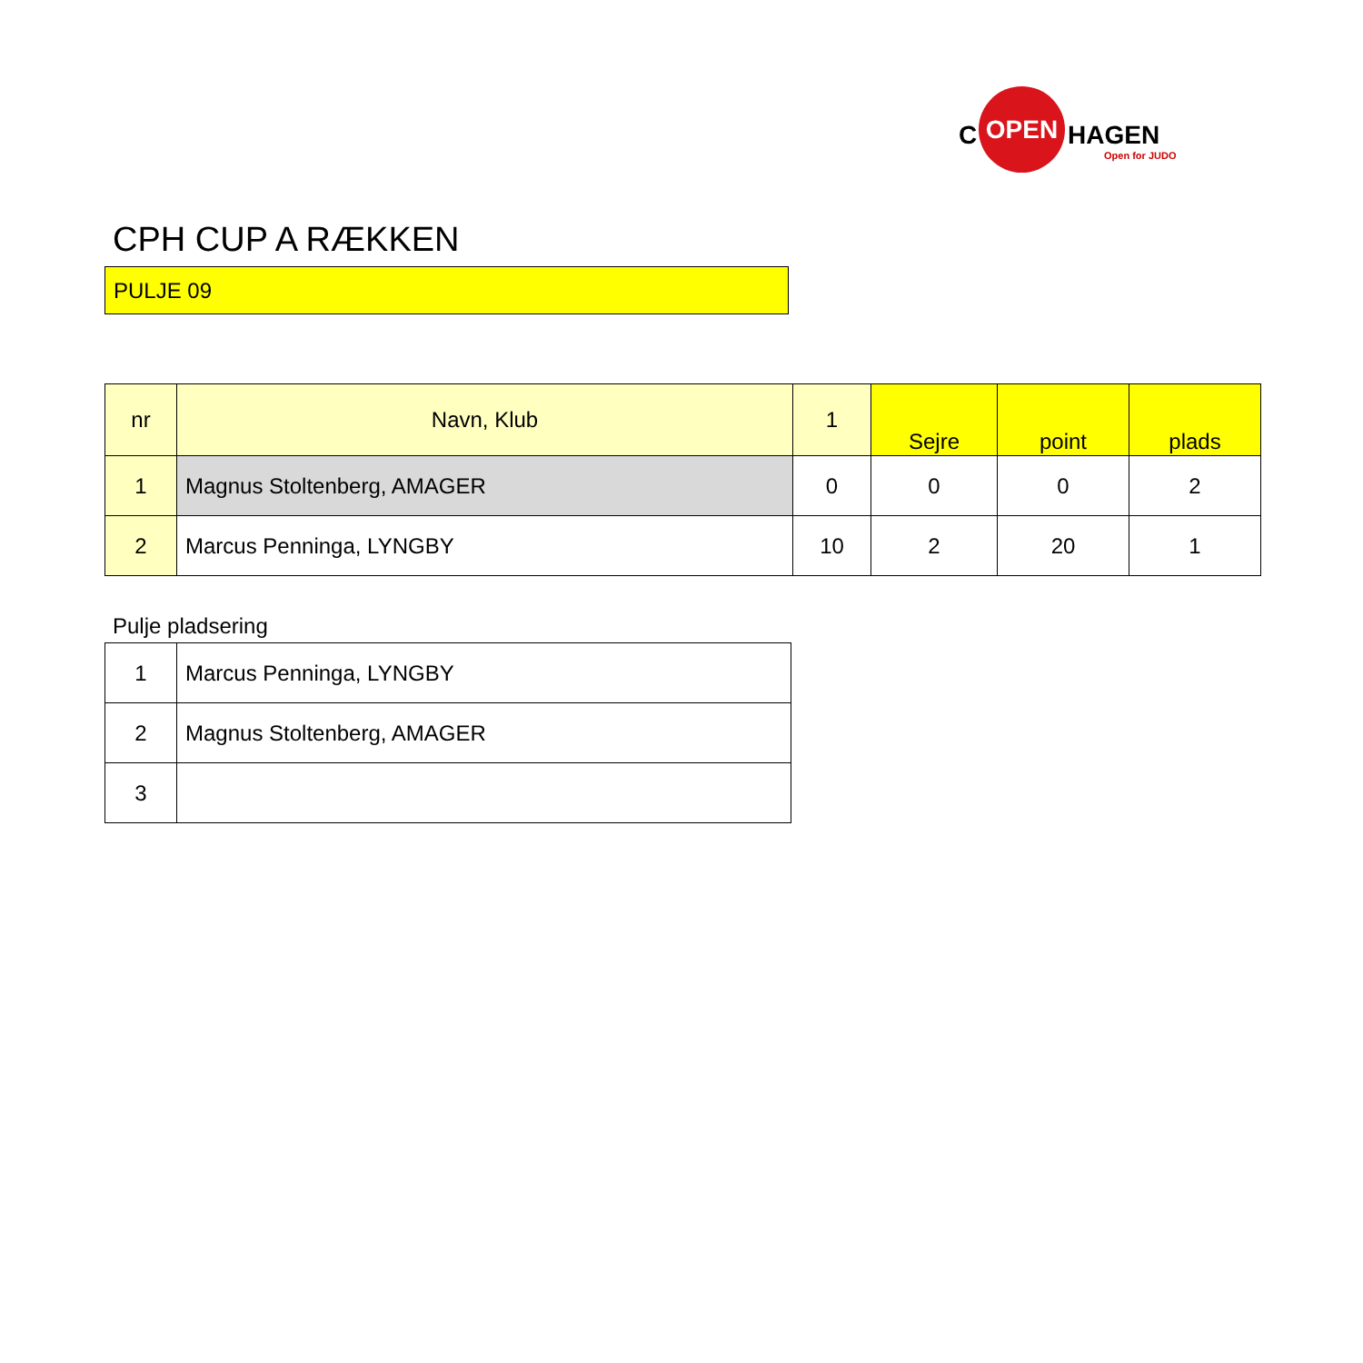C
OPEN
HAGEN
Open for JUDO
CPH CUP A RÆKKEN
PULJE 09
| nr | Navn, Klub | 1 | Sejre | point | plads |
| --- | --- | --- | --- | --- | --- |
| 1 | Magnus Stoltenberg, AMAGER | 0 | 0 | 0 | 2 |
| 2 | Marcus Penninga, LYNGBY | 10 | 2 | 20 | 1 |
Pulje pladsering
| 1 | Marcus Penninga, LYNGBY |
| 2 | Magnus Stoltenberg, AMAGER |
| 3 | |